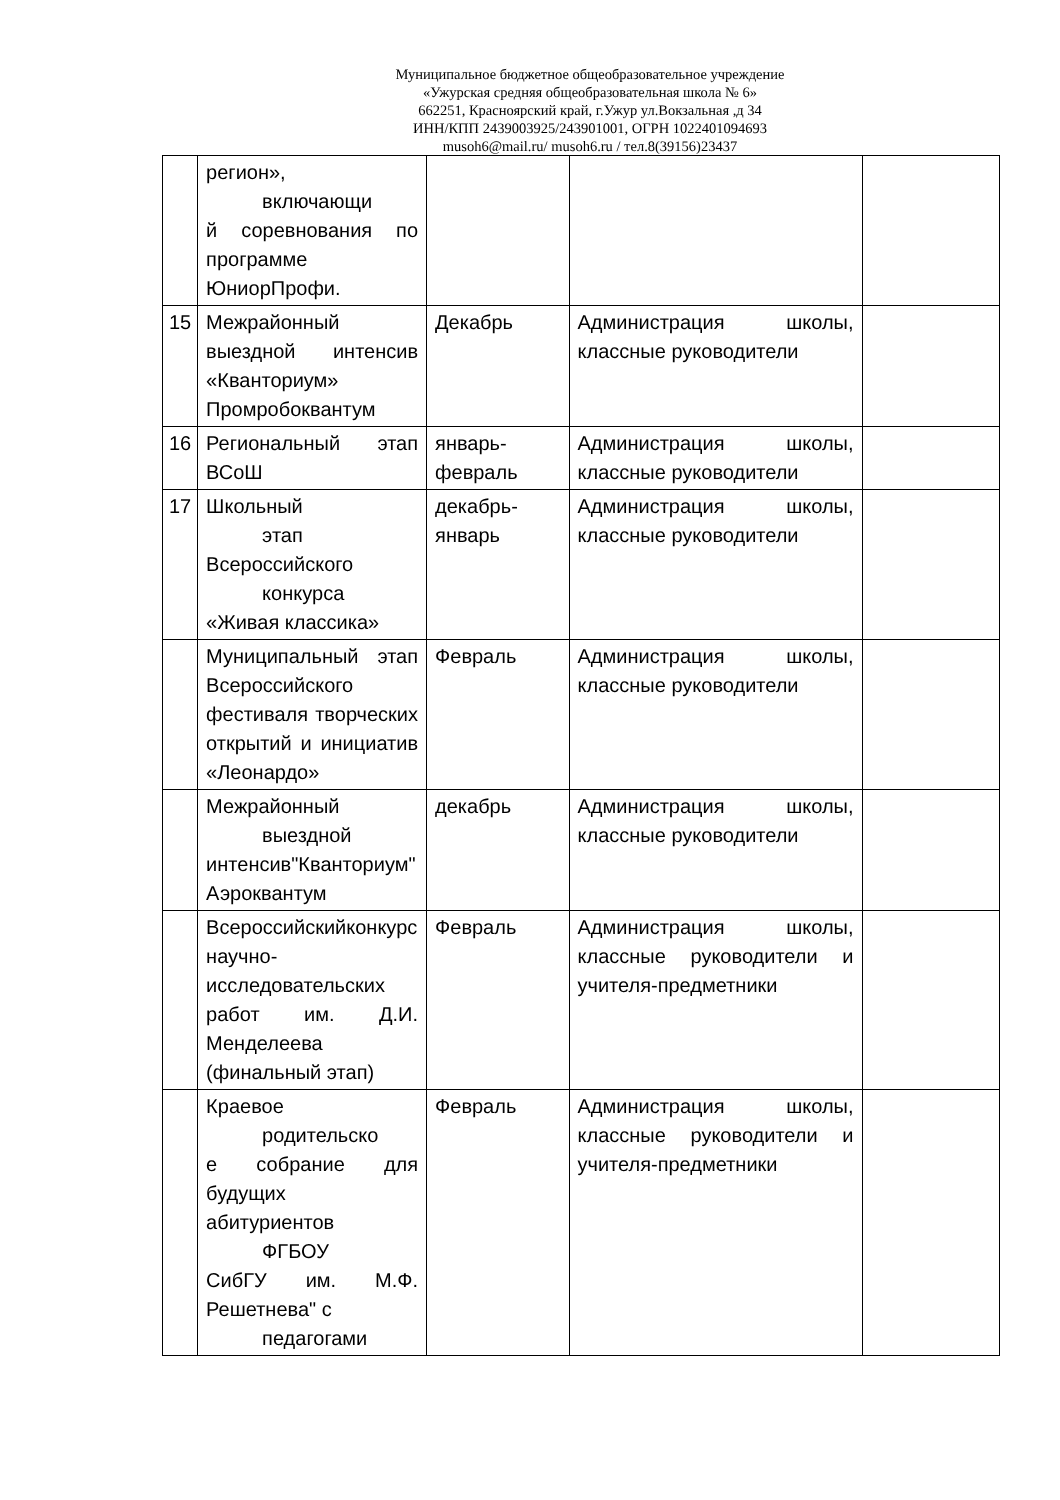Муниципальное бюджетное общеобразовательное учреждение
«Ужурская средняя общеобразовательная школа № 6»
662251, Красноярский край, г.Ужур ул.Вокзальная ,д 34
ИНН/КПП 2439003925/243901001, ОГРН 1022401094693
musoh6@mail.ru/ musoh6.ru / тел.8(39156)23437
| | регион», включающи й соревнования по программе ЮниорПрофи. | | | |
| 15 | Межрайонный выездной интенсив «Кванториум» Промробоквантум | Декабрь | Администрация школы, классные руководители | |
| 16 | Региональный этап ВСоШ | январь-февраль | Администрация школы, классные руководители | |
| 17 | Школьный этап Всероссийского конкурса «Живая классика» | декабрь-январь | Администрация школы, классные руководители | |
| | Муниципальный этап Всероссийского фестиваля творческих открытий и инициатив «Леонардо» | Февраль | Администрация школы, классные руководители | |
| | Межрайонный выездной интенсив"Кванториум" Аэроквантум | декабрь | Администрация школы, классные руководители | |
| | Всероссийскийконкурс научно-исследовательских работ им. Д.И. Менделеева (финальный этап) | Февраль | Администрация школы, классные руководители и учителя-предметники | |
| | Краевое родительско е собрание для будущих абитуриентов ФГБОУ СибГУ им. М.Ф. Решетнева" с педагогами | Февраль | Администрация школы, классные руководители и учителя-предметники | |